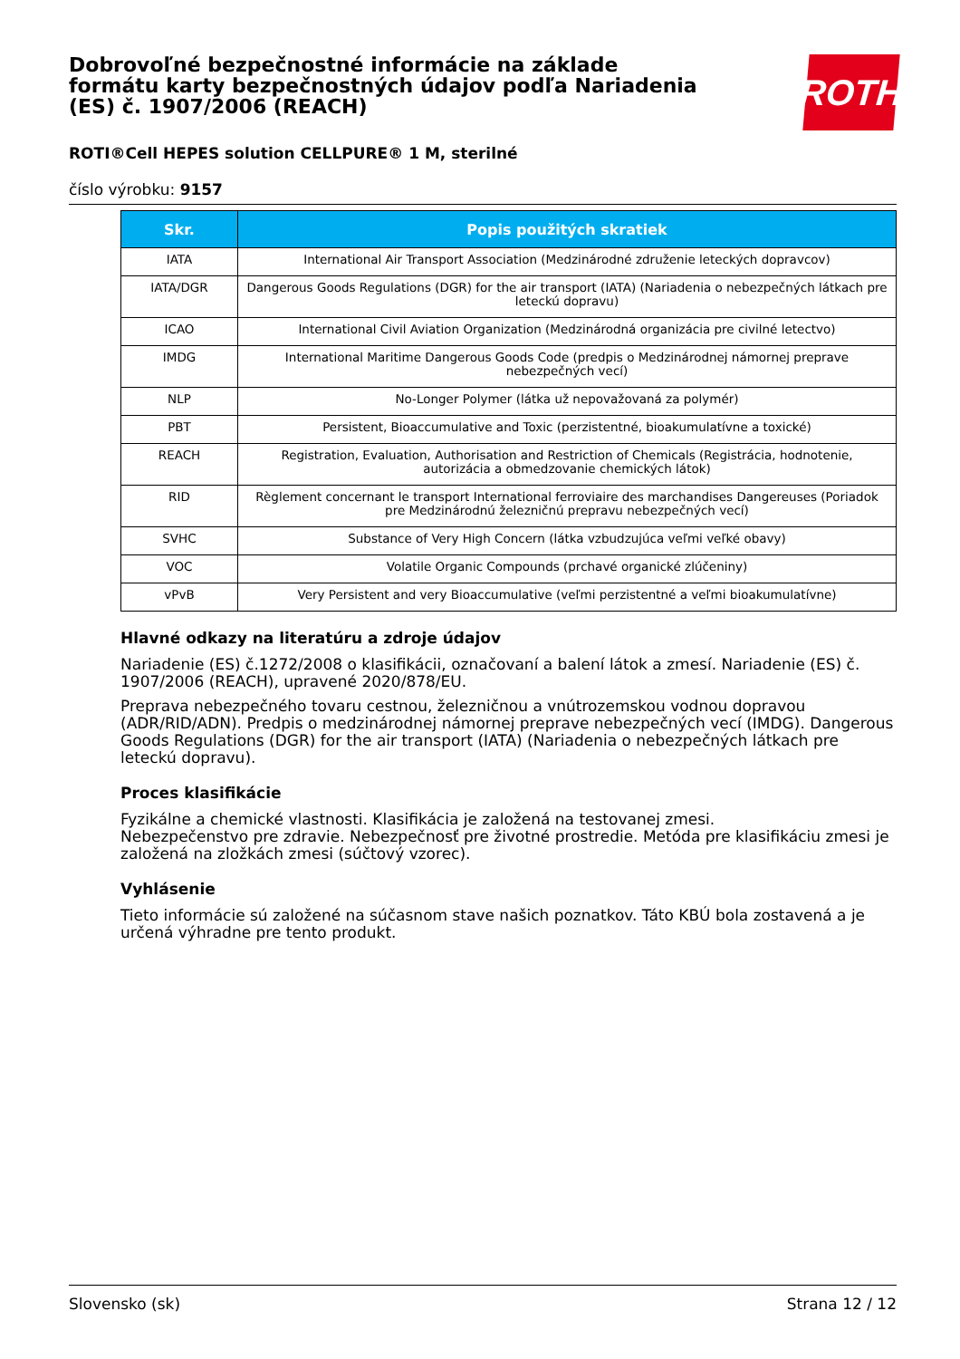ROTH
Dobrovoľné bezpečnostné informácie na základe formátu karty bezpečnostných údajov podľa Nariadenia (ES) č. 1907/2006 (REACH)
ROTI®Cell HEPES solution CELLPURE® 1 M, sterilné
číslo výrobku: 9157
| Skr. | Popis použitých skratiek |
| --- | --- |
| IATA | International Air Transport Association (Medzinárodné združenie leteckých dopravcov) |
| IATA/DGR | Dangerous Goods Regulations (DGR) for the air transport (IATA) (Nariadenia o nebezpečných látkach pre leteckú dopravu) |
| ICAO | International Civil Aviation Organization (Medzinárodná organizácia pre civilné letectvo) |
| IMDG | International Maritime Dangerous Goods Code (predpis o Medzinárodnej námornej preprave nebezpečných vecí) |
| NLP | No-Longer Polymer (látka už nepovažovaná za polymér) |
| PBT | Persistent, Bioaccumulative and Toxic (perzistentné, bioakumulatívne a toxické) |
| REACH | Registration, Evaluation, Authorisation and Restriction of Chemicals (Registrácia, hodnotenie, autorizácia a obmedzovanie chemických látok) |
| RID | Règlement concernant le transport International ferroviaire des marchandises Dangereuses (Poriadok pre Medzinárodnú železničnú prepravu nebezpečných vecí) |
| SVHC | Substance of Very High Concern (látka vzbudzujúca veľmi veľké obavy) |
| VOC | Volatile Organic Compounds (prchavé organické zlúčeniny) |
| vPvB | Very Persistent and very Bioaccumulative (veľmi perzistentné a veľmi bioakumulatívne) |
Hlavné odkazy na literatúru a zdroje údajov
Nariadenie (ES) č.1272/2008 o klasifikácii, označovaní a balení látok a zmesí. Nariadenie (ES) č. 1907/2006 (REACH), upravené 2020/878/EU.
Preprava nebezpečného tovaru cestnou, železničnou a vnútrozemskou vodnou dopravou (ADR/RID/ADN). Predpis o medzinárodnej námornej preprave nebezpečných vecí (IMDG). Dangerous Goods Regulations (DGR) for the air transport (IATA) (Nariadenia o nebezpečných látkach pre leteckú dopravu).
Proces klasifikácie
Fyzikálne a chemické vlastnosti. Klasifikácia je založená na testovanej zmesi.
Nebezpečenstvo pre zdravie. Nebezpečnosť pre životné prostredie. Metóda pre klasifikáciu zmesi je založená na zložkách zmesi (súčtový vzorec).
Vyhlásenie
Tieto informácie sú založené na súčasnom stave našich poznatkov. Táto KBÚ bola zostavená a je určená výhradne pre tento produkt.
Slovensko (sk) Strana 12 / 12